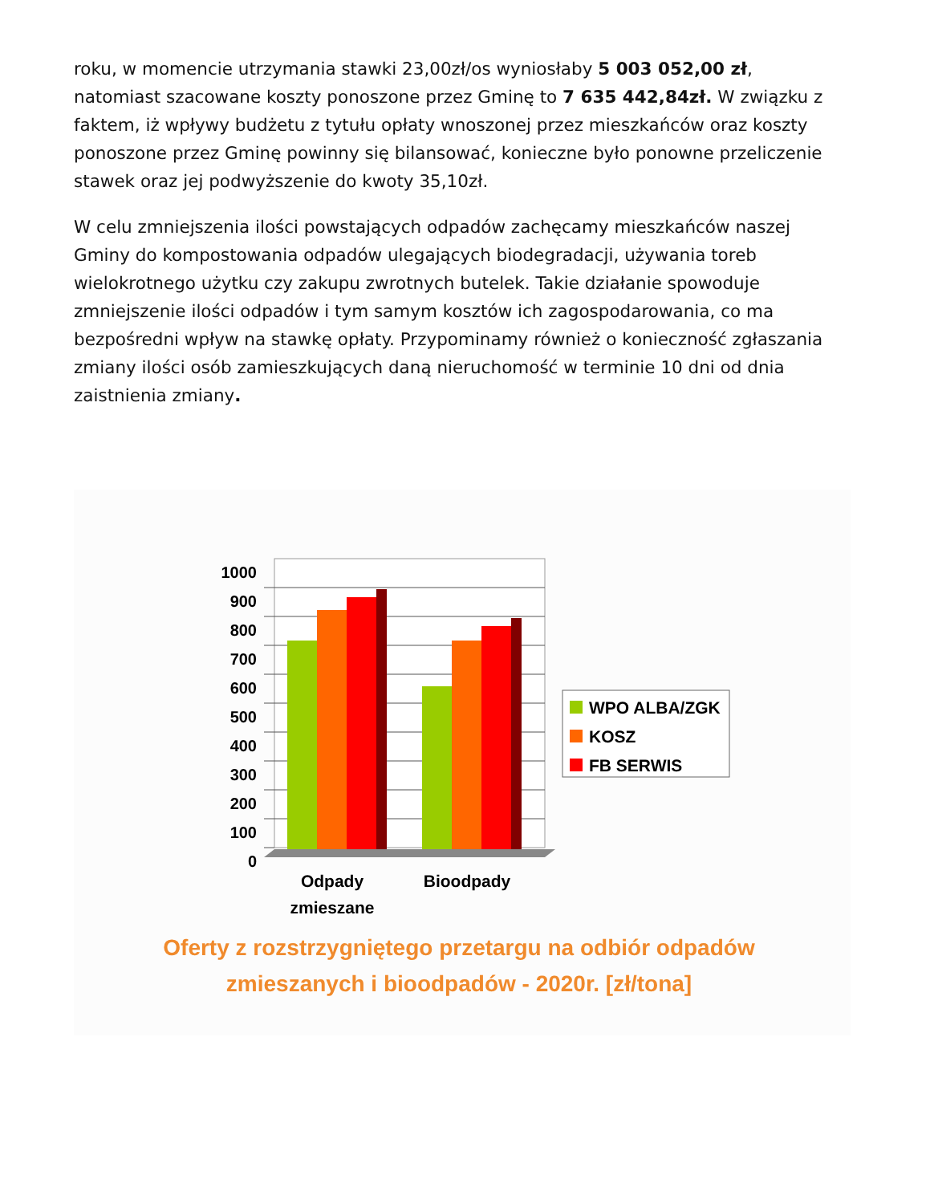roku, w momencie utrzymania stawki 23,00zł/os wyniosłaby 5 003 052,00 zł, natomiast szacowane koszty ponoszone przez Gminę to 7 635 442,84zł. W związku z faktem, iż wpływy budżetu z tytułu opłaty wnoszonej przez mieszkańców oraz koszty ponoszone przez Gminę powinny się bilansować, konieczne było ponowne przeliczenie stawek oraz jej podwyższenie do kwoty 35,10zł.
W celu zmniejszenia ilości powstających odpadów zachęcamy mieszkańców naszej Gminy do kompostowania odpadów ulegających biodegradacji, używania toreb wielokrotnego użytku czy zakupu zwrotnych butelek. Takie działanie spowoduje zmniejszenie ilości odpadów i tym samym kosztów ich zagospodarowania, co ma bezpośredni wpływ na stawkę opłaty. Przypominamy również o konieczność zgłaszania zmiany ilości osób zamieszkujących daną nieruchomość w terminie 10 dni od dnia zaistnienia zmiany.
1000
900
800
700
600
500
400
300
200
100
0
Odpady
zmieszane
Bioodpady
WPO ALBA/ZGK
KOSZ
FB SERWIS
Oferty z rozstrzygniętego przetargu na odbiór odpadów
zmieszanych i bioodpadów - 2020r. [zł/tona]